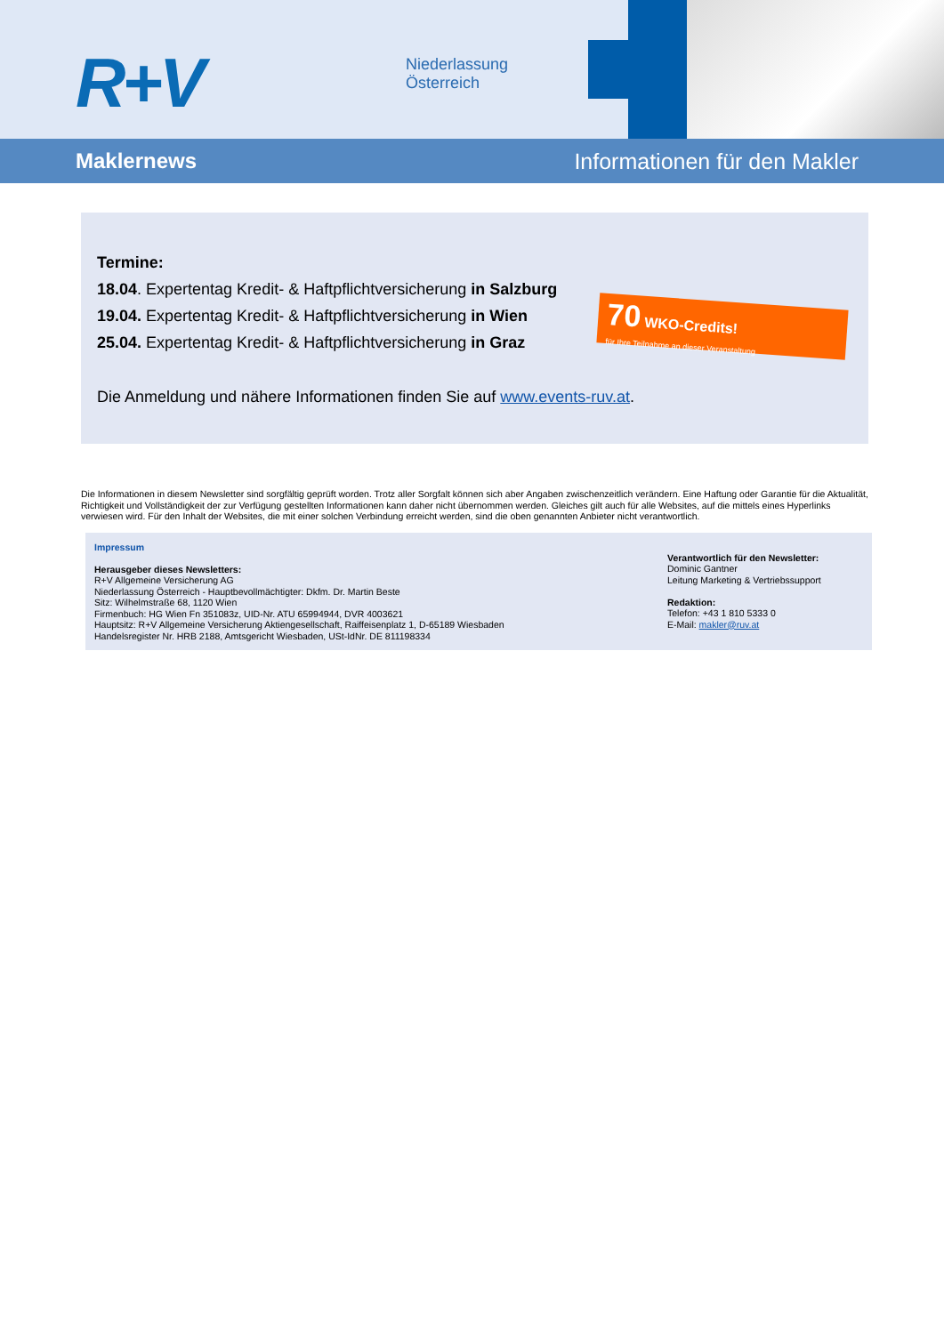R+V
Niederlassung
Österreich
Maklernews Informationen für den Makler
Termine:
18.04. Expertentag Kredit- & Haftpflichtversicherung in Salzburg
19.04. Expertentag Kredit- & Haftpflichtversicherung in Wien
25.04. Expertentag Kredit- & Haftpflichtversicherung in Graz
Die Anmeldung und nähere Informationen finden Sie auf www.events-ruv.at.
70 WKO-Credits!
für Ihre Teilnahme an dieser Veranstaltung
Die Informationen in diesem Newsletter sind sorgfältig geprüft worden. Trotz aller Sorgfalt können sich aber Angaben zwischenzeitlich verändern. Eine Haftung oder Garantie für die Aktualität, Richtigkeit und Vollständigkeit der zur Verfügung gestellten Informationen kann daher nicht übernommen werden. Gleiches gilt auch für alle Websites, auf die mittels eines Hyperlinks verwiesen wird. Für den Inhalt der Websites, die mit einer solchen Verbindung erreicht werden, sind die oben genannten Anbieter nicht verantwortlich.
Impressum
Herausgeber dieses Newsletters:
R+V Allgemeine Versicherung AG
Niederlassung Österreich - Hauptbevollmächtigter: Dkfm. Dr. Martin Beste
Sitz: Wilhelmstraße 68, 1120 Wien
Firmenbuch: HG Wien Fn 351083z, UID-Nr. ATU 65994944, DVR 4003621
Hauptsitz: R+V Allgemeine Versicherung Aktiengesellschaft, Raiffeisenplatz 1, D-65189 Wiesbaden
Handelsregister Nr. HRB 2188, Amtsgericht Wiesbaden, USt-IdNr. DE 811198334
Verantwortlich für den Newsletter:
Dominic Gantner
Leitung Marketing & Vertriebssupport
Redaktion:
Telefon: +43 1 810 5333 0
E-Mail: makler@ruv.at